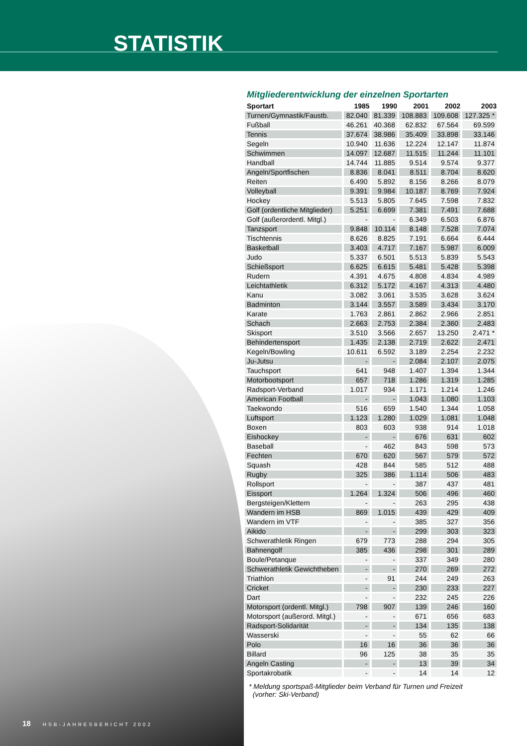STATISTIK
Mitgliederentwicklung der einzelnen Sportarten
| Sportart | 1985 | 1990 | 2001 | 2002 | 2003 |
| --- | --- | --- | --- | --- | --- |
| Turnen/Gymnastik/Faustb. | 82.040 | 81.339 | 108.883 | 109.608 | 127.325 * |
| Fußball | 46.261 | 40.368 | 62.832 | 67.564 | 69.599 |
| Tennis | 37.674 | 38.986 | 35.409 | 33.898 | 33.146 |
| Segeln | 10.940 | 11.636 | 12.224 | 12.147 | 11.874 |
| Schwimmen | 14.097 | 12.687 | 11.515 | 11.244 | 11.101 |
| Handball | 14.744 | 11.885 | 9.514 | 9.574 | 9.377 |
| Angeln/Sportfischen | 8.836 | 8.041 | 8.511 | 8.704 | 8.620 |
| Reiten | 6.490 | 5.892 | 8.156 | 8.266 | 8.079 |
| Volleyball | 9.391 | 9.984 | 10.187 | 8.769 | 7.924 |
| Hockey | 5.513 | 5.805 | 7.645 | 7.598 | 7.832 |
| Golf (ordentliche Mitglieder) | 5.251 | 6.699 | 7.381 | 7.491 | 7.688 |
| Golf (außerordentl. Mitgl.) | - | - | 6.349 | 6.503 | 6.876 |
| Tanzsport | 9.848 | 10.114 | 8.148 | 7.528 | 7.074 |
| Tischtennis | 8.626 | 8.825 | 7.191 | 6.664 | 6.444 |
| Basketball | 3.403 | 4.717 | 7.167 | 5.987 | 6.009 |
| Judo | 5.337 | 6.501 | 5.513 | 5.839 | 5.543 |
| Schießsport | 6.625 | 6.615 | 5.481 | 5.428 | 5.398 |
| Rudern | 4.391 | 4.675 | 4.808 | 4.834 | 4.989 |
| Leichtathletik | 6.312 | 5.172 | 4.167 | 4.313 | 4.480 |
| Kanu | 3.082 | 3.061 | 3.535 | 3.628 | 3.624 |
| Badminton | 3.144 | 3.557 | 3.589 | 3.434 | 3.170 |
| Karate | 1.763 | 2.861 | 2.862 | 2.966 | 2.851 |
| Schach | 2.663 | 2.753 | 2.384 | 2.360 | 2.483 |
| Skisport | 3.510 | 3.566 | 2.657 | 13.250 | 2.471 * |
| Behindertensport | 1.435 | 2.138 | 2.719 | 2.622 | 2.471 |
| Kegeln/Bowling | 10.611 | 6.592 | 3.189 | 2.254 | 2.232 |
| Ju-Jutsu | - | - | 2.084 | 2.107 | 2.075 |
| Tauchsport | 641 | 948 | 1.407 | 1.394 | 1.344 |
| Motorbootsport | 657 | 718 | 1.286 | 1.319 | 1.285 |
| Radsport-Verband | 1.017 | 934 | 1.171 | 1.214 | 1.246 |
| American Football | - | - | 1.043 | 1.080 | 1.103 |
| Taekwondo | 516 | 659 | 1.540 | 1.344 | 1.058 |
| Luftsport | 1.123 | 1.280 | 1.029 | 1.081 | 1.048 |
| Boxen | 803 | 603 | 938 | 914 | 1.018 |
| Eishockey | - | - | 676 | 631 | 602 |
| Baseball | - | 462 | 843 | 598 | 573 |
| Fechten | 670 | 620 | 567 | 579 | 572 |
| Squash | 428 | 844 | 585 | 512 | 488 |
| Rugby | 325 | 386 | 1.114 | 506 | 483 |
| Rollsport | - | - | 387 | 437 | 481 |
| Eissport | 1.264 | 1.324 | 506 | 496 | 460 |
| Bergsteigen/Klettern | - | - | 263 | 295 | 438 |
| Wandern im HSB | 869 | 1.015 | 439 | 429 | 409 |
| Wandern im VTF | - | - | 385 | 327 | 356 |
| Aikido | - | - | 299 | 303 | 323 |
| Schwerathletik Ringen | 679 | 773 | 288 | 294 | 305 |
| Bahnengolf | 385 | 436 | 298 | 301 | 289 |
| Boule/Petanque | - | - | 337 | 349 | 280 |
| Schwerathletik Gewichtheben | - | - | 270 | 269 | 272 |
| Triathlon | - | 91 | 244 | 249 | 263 |
| Cricket | - | - | 230 | 233 | 227 |
| Dart | - | - | 232 | 245 | 226 |
| Motorsport (ordentl. Mitgl.) | 798 | 907 | 139 | 246 | 160 |
| Motorsport (außerord. Mitgl.) | - | - | 671 | 656 | 683 |
| Radsport-Solidarität | - | - | 134 | 135 | 138 |
| Wasserski | - | - | 55 | 62 | 66 |
| Polo | 16 | 16 | 36 | 36 | 36 |
| Billard | 96 | 125 | 38 | 35 | 35 |
| Angeln Casting | - | - | 13 | 39 | 34 |
| Sportakrobatik | - | - | 14 | 14 | 12 |
* Meldung sportspaß-Mitglieder beim Verband für Turnen und Freizeit
(vorher: Ski-Verband)
18 HSB-JAHRESBERICHT 2002